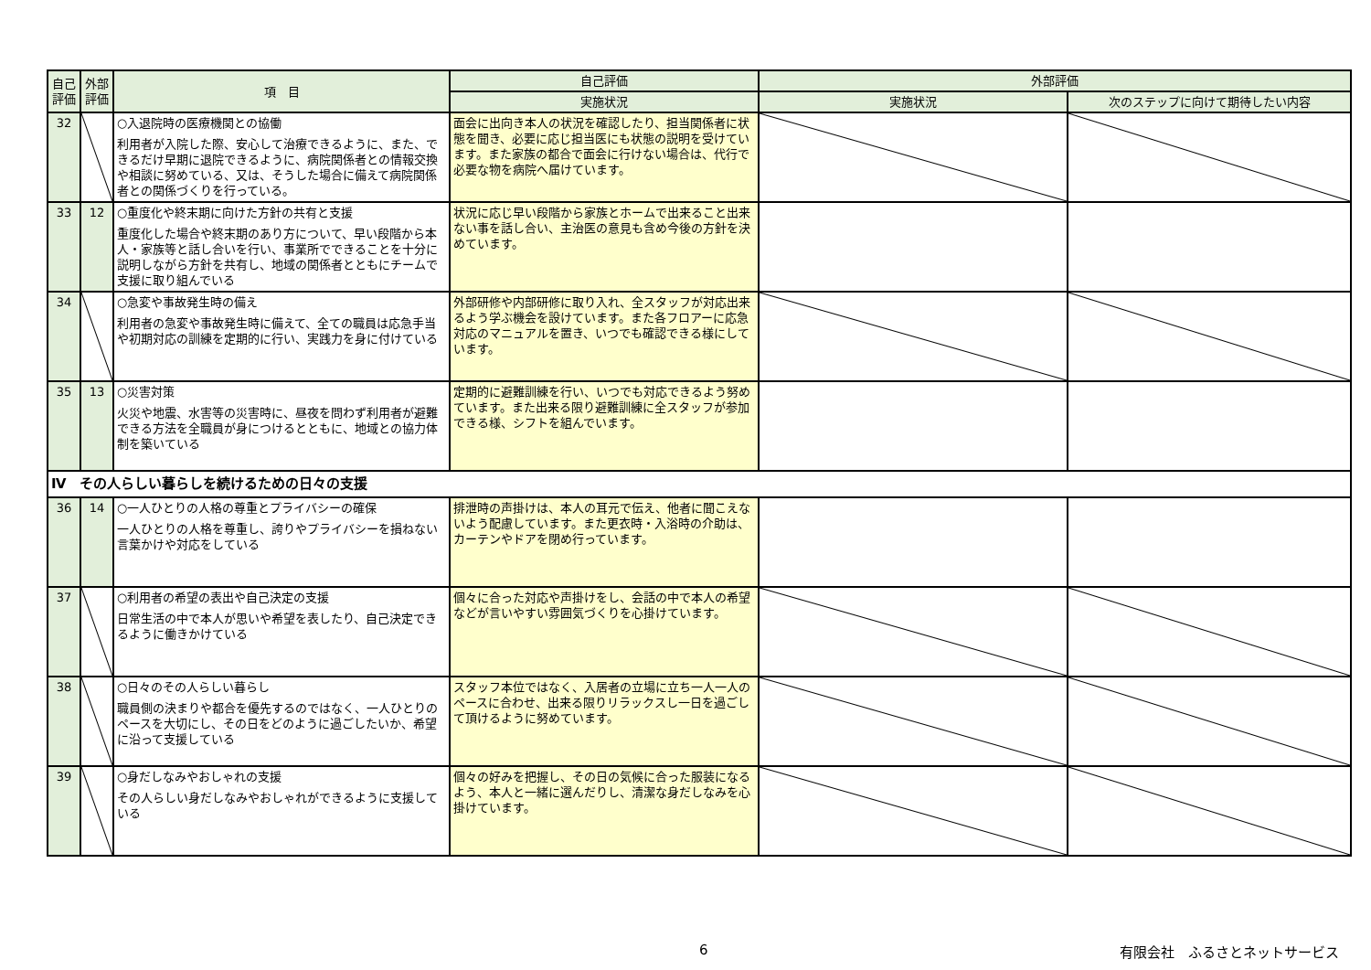| 自己評価 | 外部評価 | 項 目 | 自己評価 | 外部評価 | |
| --- | --- | --- | --- | --- | --- |
| | | | 実施状況 | 実施状況 | 次のステップに向けて期待したい内容 |
| 32 | | ○入退院時の医療機関との協働 利用者が入院した際、安心して治療できるように、また、できるだけ早期に退院できるように、病院関係者との情報交換や相談に努めている、又は、そうした場合に備えて病院関係者との関係づくりを行っている。 | 面会に出向き本人の状況を確認したり、担当関係者に状態を聞き、必要に応じ担当医にも状態の説明を受けています。また家族の都合で面会に行けない場合は、代行で必要な物を病院へ届けています。 | | |
| 33 | 12 | ○重度化や終末期に向けた方針の共有と支援 重度化した場合や終末期のあり方について、早い段階から本人・家族等と話し合いを行い、事業所でできることを十分に説明しながら方針を共有し、地域の関係者とともにチームで支援に取り組んでいる | 状況に応じ早い段階から家族とホームで出来ること出来ない事を話し合い、主治医の意見も含め今後の方針を決めています。 | | |
| 34 | | ○急変や事故発生時の備え 利用者の急変や事故発生時に備えて、全ての職員は応急手当や初期対応の訓練を定期的に行い、実践力を身に付けている | 外部研修や内部研修に取り入れ、全スタッフが対応出来るよう学ぶ機会を設けています。また各フロアーに応急対応のマニュアルを置き、いつでも確認できる様にしています。 | | |
| 35 | 13 | ○災害対策 火災や地震、水害等の災害時に、昼夜を問わず利用者が避難できる方法を全職員が身につけるとともに、地域との協力体制を築いている | 定期的に避難訓練を行い、いつでも対応できるよう努めています。また出来る限り避難訓練に全スタッフが参加できる様、シフトを組んでいます。 | | |
| Ⅳ その人らしい暮らしを続けるための日々の支援 | | | | | |
| 36 | 14 | ○一人ひとりの人格の尊重とプライバシーの確保 一人ひとりの人格を尊重し、誇りやプライバシーを損ねない言葉かけや対応をしている | 排泄時の声掛けは、本人の耳元で伝え、他者に聞こえないよう配慮しています。また更衣時・入浴時の介助は、カーテンやドアを閉め行っています。 | | |
| 37 | | ○利用者の希望の表出や自己決定の支援 日常生活の中で本人が思いや希望を表したり、自己決定できるように働きかけている | 個々に合った対応や声掛けをし、会話の中で本人の希望などが言いやすい雰囲気づくりを心掛けています。 | | |
| 38 | | ○日々のその人らしい暮らし 職員側の決まりや都合を優先するのではなく、一人ひとりのペースを大切にし、その日をどのように過ごしたいか、希望に沿って支援している | スタッフ本位ではなく、入居者の立場に立ち一人一人のペースに合わせ、出来る限りリラックスし一日を過ごして頂けるように努めています。 | | |
| 39 | | ○身だしなみやおしゃれの支援 その人らしい身だしなみやおしゃれができるように支援している | 個々の好みを把握し、その日の気候に合った服装になるよう、本人と一緒に選んだりし、清潔な身だしなみを心掛けています。 | | |
6 有限会社　ふるさとネットサービス